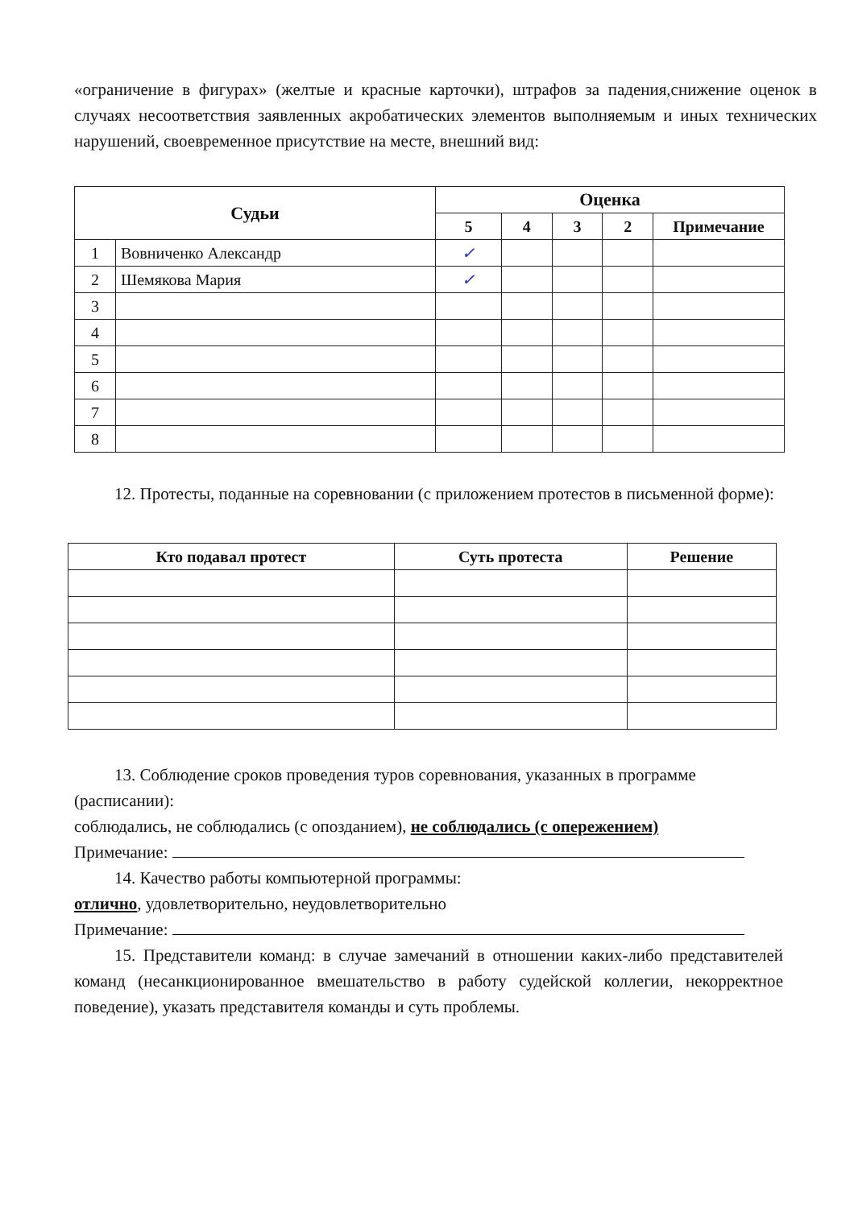«ограничение в фигурах» (желтые и красные карточки), штрафов за падения,снижение оценок в случаях несоответствия заявленных акробатических элементов выполняемым и иных технических нарушений, своевременное присутствие на месте, внешний вид:
| Судьи | | Оценка | | | | |
| --- | --- | --- | --- | --- | --- | --- |
| | | 5 | 4 | 3 | 2 | Примечание |
| 1 | Вовниченко Александр | ✓ | | | | |
| 2 | Шемякова Мария | ✓ | | | | |
| 3 | | | | | | |
| 4 | | | | | | |
| 5 | | | | | | |
| 6 | | | | | | |
| 7 | | | | | | |
| 8 | | | | | | |
12. Протесты, поданные на соревновании (с приложением протестов в письменной форме):
| Кто подавал протест | Суть протеста | Решение |
| --- | --- | --- |
13. Соблюдение сроков проведения туров соревнования, указанных в программе (расписании):
соблюдались, не соблюдались (с опозданием), не соблюдались (с опережением)
Примечание:
14. Качество работы компьютерной программы:
отлично, удовлетворительно, неудовлетворительно
Примечание:
15. Представители команд: в случае замечаний в отношении каких-либо представителей команд (несанкционированное вмешательство в работу судейской коллегии, некорректное поведение), указать представителя команды и суть проблемы.